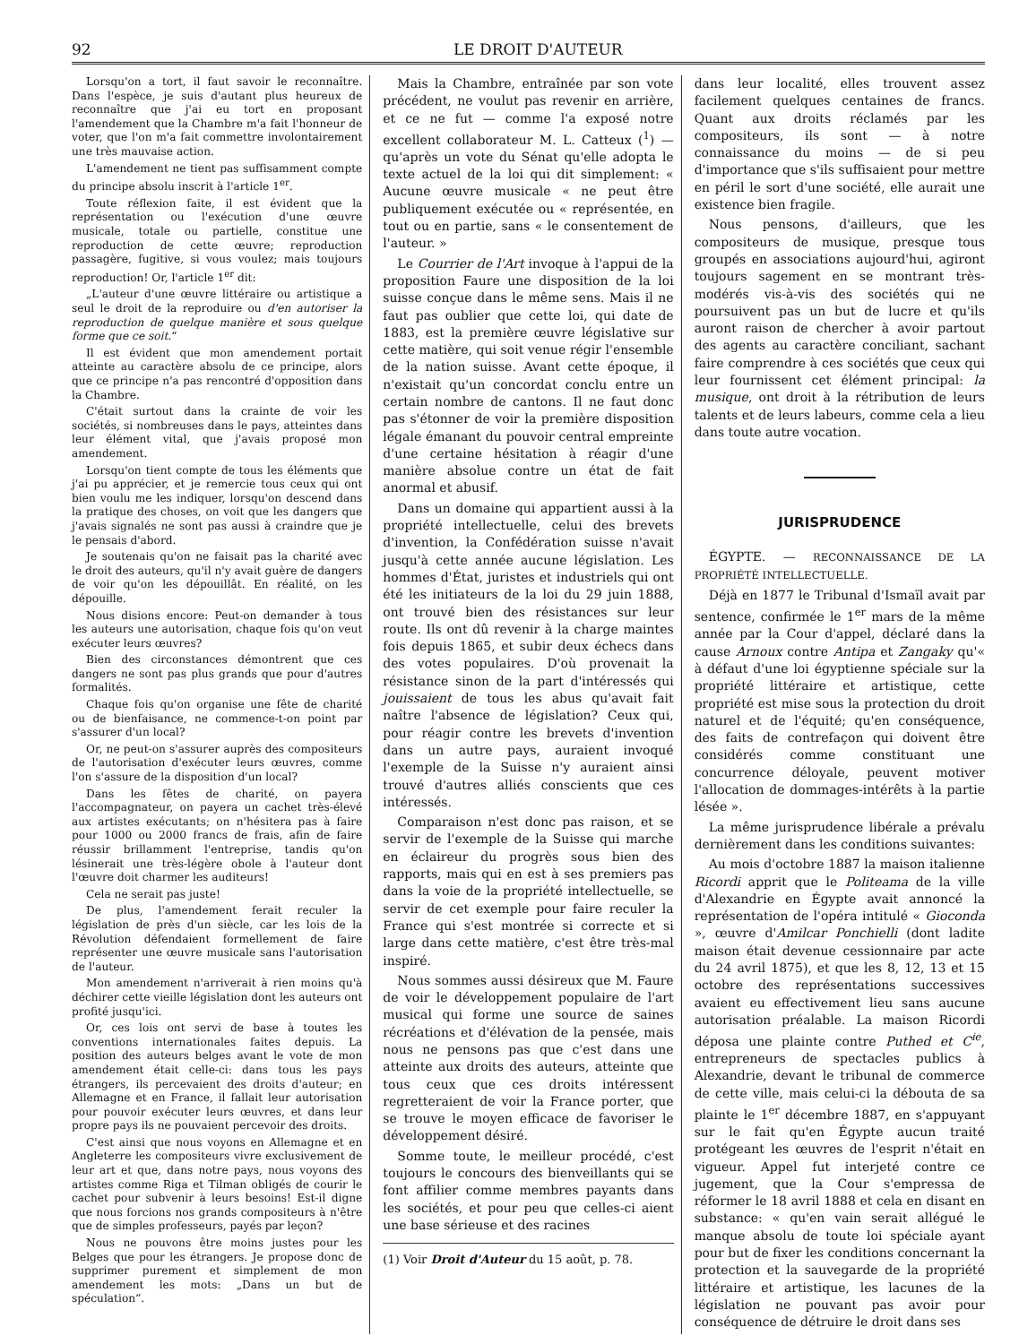92 LE DROIT D'AUTEUR
Lorsqu'on a tort, il faut savoir le reconnaître. Dans l'espèce, je suis d'autant plus heureux de reconnaître que j'ai eu tort en proposant l'amendement que la Chambre m'a fait l'honneur de voter, que l'on m'a fait commettre involontairement une très mauvaise action.
L'amendement ne tient pas suffisamment compte du principe absolu inscrit à l'article 1<sup>er</sup>.
Toute réflexion faite, il est évident que la représentation ou l'exécution d'une œuvre musicale, totale ou partielle, constitue une reproduction de cette œuvre; reproduction passagère, fugitive, si vous voulez; mais toujours reproduction! Or, l'article 1<sup>er</sup> dit:
„L'auteur d'une œuvre littéraire ou artistique a seul le droit de la reproduire ou d'en autoriser la reproduction de quelque manière et sous quelque forme que ce soit.“
Il est évident que mon amendement portait atteinte au caractère absolu de ce principe, alors que ce principe n'a pas rencontré d'opposition dans la Chambre.
C'était surtout dans la crainte de voir les sociétés, si nombreuses dans le pays, atteintes dans leur élément vital, que j'avais proposé mon amendement.
Lorsqu'on tient compte de tous les éléments que j'ai pu apprécier, et je remercie tous ceux qui ont bien voulu me les indiquer, lorsqu'on descend dans la pratique des choses, on voit que les dangers que j'avais signalés ne sont pas aussi à craindre que je le pensais d'abord.
Je soutenais qu'on ne faisait pas la charité avec le droit des auteurs, qu'il n'y avait guère de dangers de voir qu'on les dépouillât. En réalité, on les dépouille.
Nous disions encore: Peut-on demander à tous les auteurs une autorisation, chaque fois qu'on veut exécuter leurs œuvres?
Bien des circonstances démontrent que ces dangers ne sont pas plus grands que pour d'autres formalités.
Chaque fois qu'on organise une fête de charité ou de bienfaisance, ne commence-t-on point par s'assurer d'un local?
Or, ne peut-on s'assurer auprès des compositeurs de l'autorisation d'exécuter leurs œuvres, comme l'on s'assure de la disposition d'un local?
Dans les fêtes de charité, on payera l'accompagnateur, on payera un cachet très-élevé aux artistes exécutants; on n'hésitera pas à faire pour 1000 ou 2000 francs de frais, afin de faire réussir brillamment l'entreprise, tandis qu'on lésinerait une très-légère obole à l'auteur dont l'œuvre doit charmer les auditeurs!
Cela ne serait pas juste!
De plus, l'amendement ferait reculer la législation de près d'un siècle, car les lois de la Révolution défendaient formellement de faire représenter une œuvre musicale sans l'autorisation de l'auteur.
Mon amendement n'arriverait à rien moins qu'à déchirer cette vieille législation dont les auteurs ont profité jusqu'ici.
Or, ces lois ont servi de base à toutes les conventions internationales faites depuis. La position des auteurs belges avant le vote de mon amendement était celle-ci: dans tous les pays étrangers, ils percevaient des droits d'auteur; en Allemagne et en France, il fallait leur autorisation pour pouvoir exécuter leurs œuvres, et dans leur propre pays ils ne pouvaient percevoir des droits.
C'est ainsi que nous voyons en Allemagne et en Angleterre les compositeurs vivre exclusivement de leur art et que, dans notre pays, nous voyons des artistes comme Riga et Tilman obligés de courir le cachet pour subvenir à leurs besoins! Est-il digne que nous forcions nos grands compositeurs à n'être que de simples professeurs, payés par leçon?
Nous ne pouvons être moins justes pour les Belges que pour les étrangers. Je propose donc de supprimer purement et simplement de mon amendement les mots: „Dans un but de spéculation“.
Mais la Chambre, entraînée par son vote précédent, ne voulut pas revenir en arrière, et ce ne fut — comme l'a exposé notre excellent collaborateur M. L. Catteux (<sup>1</sup>) — qu'après un vote du Sénat qu'elle adopta le texte actuel de la loi qui dit simplement: « Aucune œuvre musicale « ne peut être publiquement exécutée ou « représentée, en tout ou en partie, sans « le consentement de l'auteur. »
Le Courrier de l'Art invoque à l'appui de la proposition Faure une disposition de la loi suisse conçue dans le même sens. Mais il ne faut pas oublier que cette loi, qui date de 1883, est la première œuvre législative sur cette matière, qui soit venue régir l'ensemble de la nation suisse. Avant cette époque, il n'existait qu'un concordat conclu entre un certain nombre de cantons. Il ne faut donc pas s'étonner de voir la première disposition légale émanant du pouvoir central empreinte d'une certaine hésitation à réagir d'une manière absolue contre un état de fait anormal et abusif.
Dans un domaine qui appartient aussi à la propriété intellectuelle, celui des brevets d'invention, la Confédération suisse n'avait jusqu'à cette année aucune législation. Les hommes d'État, juristes et industriels qui ont été les initiateurs de la loi du 29 juin 1888, ont trouvé bien des résistances sur leur route. Ils ont dû revenir à la charge maintes fois depuis 1865, et subir deux échecs dans des votes populaires. D'où provenait la résistance sinon de la part d'intéressés qui jouissaient de tous les abus qu'avait fait naître l'absence de législation? Ceux qui, pour réagir contre les brevets d'invention dans un autre pays, auraient invoqué l'exemple de la Suisse n'y auraient ainsi trouvé d'autres alliés conscients que ces intéressés.
Comparaison n'est donc pas raison, et se servir de l'exemple de la Suisse qui marche en éclaireur du progrès sous bien des rapports, mais qui en est à ses premiers pas dans la voie de la propriété intellectuelle, se servir de cet exemple pour faire reculer la France qui s'est montrée si correcte et si large dans cette matière, c'est être très-mal inspiré.
Nous sommes aussi désireux que M. Faure de voir le développement populaire de l'art musical qui forme une source de saines récréations et d'élévation de la pensée, mais nous ne pensons pas que c'est dans une atteinte aux droits des auteurs, atteinte que tous ceux que ces droits intéressent regretteraient de voir la France porter, que se trouve le moyen efficace de favoriser le développement désiré.
Somme toute, le meilleur procédé, c'est toujours le concours des bienveillants qui se font affilier comme membres payants dans les sociétés, et pour peu que celles-ci aient une base sérieuse et des racines
(1) Voir Droit d'Auteur du 15 août, p. 78.
dans leur localité, elles trouvent assez facilement quelques centaines de francs. Quant aux droits réclamés par les compositeurs, ils sont — à notre connaissance du moins — de si peu d'importance que s'ils suffisaient pour mettre en péril le sort d'une société, elle aurait une existence bien fragile.
Nous pensons, d'ailleurs, que les compositeurs de musique, presque tous groupés en associations aujourd'hui, agiront toujours sagement en se montrant très-modérés vis-à-vis des sociétés qui ne poursuivent pas un but de lucre et qu'ils auront raison de chercher à avoir partout des agents au caractère conciliant, sachant faire comprendre à ces sociétés que ceux qui leur fournissent cet élément principal: la musique, ont droit à la rétribution de leurs talents et de leurs labeurs, comme cela a lieu dans toute autre vocation.
JURISPRUDENCE
ÉGYPTE. — RECONNAISSANCE DE LA PROPRIÉTÉ INTELLECTUELLE.
Déjà en 1877 le Tribunal d'Ismaïl avait par sentence, confirmée le 1<sup>er</sup> mars de la même année par la Cour d'appel, déclaré dans la cause Arnoux contre Antipa et Zangaky qu'« à défaut d'une loi égyptienne spéciale sur la propriété littéraire et artistique, cette propriété est mise sous la protection du droit naturel et de l'équité; qu'en conséquence, des faits de contrefaçon qui doivent être considérés comme constituant une concurrence déloyale, peuvent motiver l'allocation de dommages-intérêts à la partie lésée ».
La même jurisprudence libérale a prévalu dernièrement dans les conditions suivantes:
Au mois d'octobre 1887 la maison italienne Ricordi apprit que le Politeama de la ville d'Alexandrie en Égypte avait annoncé la représentation de l'opéra intitulé « Gioconda », œuvre d'Amilcar Ponchielli (dont ladite maison était devenue cessionnaire par acte du 24 avril 1875), et que les 8, 12, 13 et 15 octobre des représentations successives avaient eu effectivement lieu sans aucune autorisation préalable. La maison Ricordi déposa une plainte contre Puthed et C<sup>ie</sup>, entrepreneurs de spectacles publics à Alexandrie, devant le tribunal de commerce de cette ville, mais celui-ci la débouta de sa plainte le 1<sup>er</sup> décembre 1887, en s'appuyant sur le fait qu'en Égypte aucun traité protégeant les œuvres de l'esprit n'était en vigueur. Appel fut interjeté contre ce jugement, que la Cour s'empressa de réformer le 18 avril 1888 et cela en disant en substance: « qu'en vain serait allégué le manque absolu de toute loi spéciale ayant pour but de fixer les conditions concernant la protection et la sauvegarde de la propriété littéraire et artistique, les lacunes de la législation ne pouvant pas avoir pour conséquence de détruire le droit dans ses